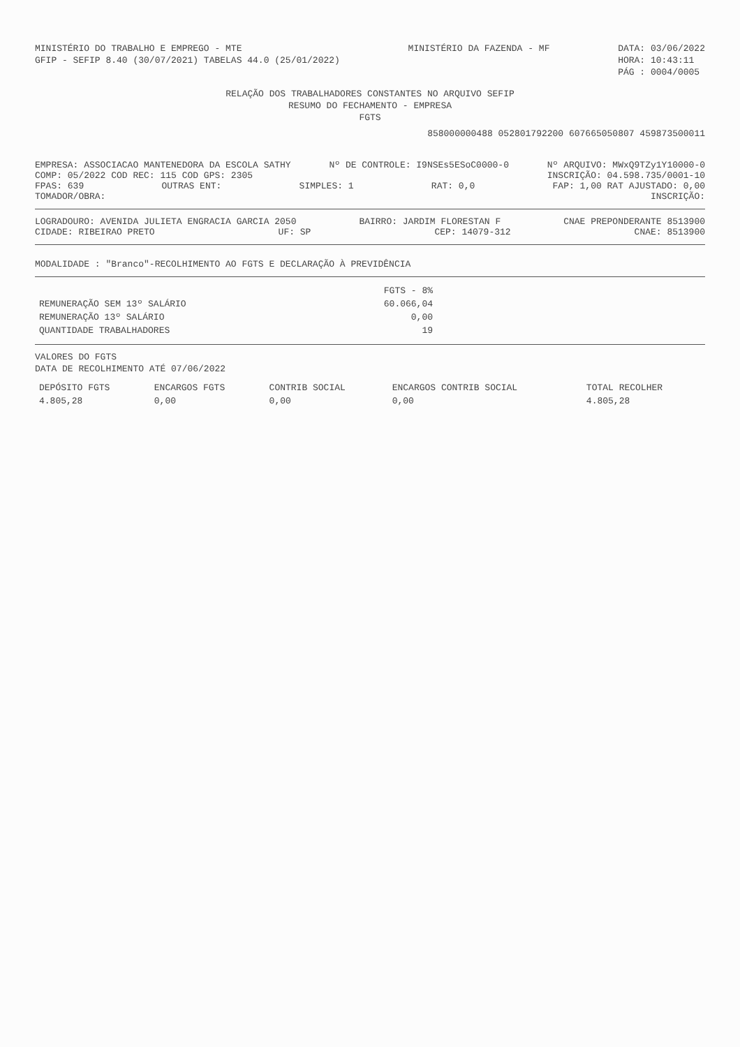MINISTÉRIO DO TRABALHO E EMPREGO - MTE
GFIP - SEFIP 8.40 (30/07/2021) TABELAS 44.0 (25/01/2022)
MINISTÉRIO DA FAZENDA - MF DATA: 03/06/2022
HORA: 10:43:11
PÁG : 0004/0005
RELAÇÃO DOS TRABALHADORES CONSTANTES NO ARQUIVO SEFIP
RESUMO DO FECHAMENTO - EMPRESA
FGTS
858000000488 052801792200 607665050807 459873500011
EMPRESA: ASSOCIACAO MANTENEDORA DA ESCOLA SATHY Nº DE CONTROLE: I9NSEs5ESoC0000-0 Nº ARQUIVO: MWxQ9TZy1Y10000-0
COMP: 05/2022 COD REC: 115 COD GPS: 2305 INSCRIÇÃO: 04.598.735/0001-10
FPAS: 639 OUTRAS ENT: SIMPLES: 1 RAT: 0,0 FAP: 1,00 RAT AJUSTADO: 0,00
TOMADOR/OBRA: INSCRIÇÃO:
LOGRADOURO: AVENIDA JULIETA ENGRACIA GARCIA 2050 BAIRRO: JARDIM FLORESTAN F CNAE PREPONDERANTE 8513900
CIDADE: RIBEIRAO PRETO UF: SP CEP: 14079-312 CNAE: 8513900
MODALIDADE : "Branco"-RECOLHIMENTO AO FGTS E DECLARAÇÃO À PREVIDÊNCIA
| | FGTS - 8% |
| --- | --- |
| REMUNERAÇÃO SEM 13º SALÁRIO | 60.066,04 |
| REMUNERAÇÃO 13º SALÁRIO | 0,00 |
| QUANTIDADE TRABALHADORES | 19 |
VALORES DO FGTS
DATA DE RECOLHIMENTO ATÉ 07/06/2022
| DEPÓSITO FGTS | ENCARGOS FGTS | CONTRIB SOCIAL | ENCARGOS CONTRIB SOCIAL | TOTAL RECOLHER |
| --- | --- | --- | --- | --- |
| 4.805,28 | 0,00 | 0,00 | 0,00 | 4.805,28 |